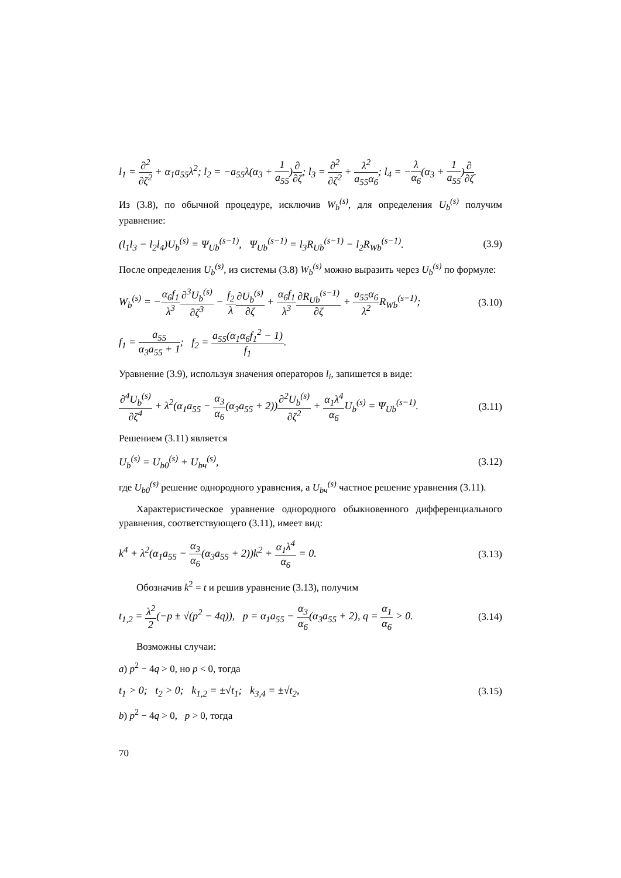l<sub>1</sub> = ∂<sup>2</sup> ∂ζ<sup>2</sup> + α<sub>1</sub>a<sub>55</sub>λ<sup>2</sup>; l<sub>2</sub> = −a<sub>55</sub>λ(α<sub>3</sub> + 1 a<sub>55</sub>)∂ ∂ζ; l<sub>3</sub> = ∂<sup>2</sup> ∂ζ<sup>2</sup> + λ<sup>2</sup> a<sub>55</sub>α<sub>6</sub>; l<sub>4</sub> = −λ α<sub>6</sub>(α<sub>3</sub> + 1 a<sub>55</sub>)∂ ∂ζ.
Из (3.8), по обычной процедуре, исключив W<sub>b</sub><sup>(s)</sup>, для определения U<sub>b</sub><sup>(s)</sup> получим уравнение:
(l<sub>1</sub>l<sub>3</sub> − l<sub>2</sub>l<sub>4</sub>)U<sub>b</sub><sup>(s)</sup> = Ψ<sub>Ub</sub><sup>(s−1)</sup>, Ψ<sub>Ub</sub><sup>(s−1)</sup> = l<sub>3</sub>R<sub>Ub</sub><sup>(s−1)</sup> − l<sub>2</sub>R<sub>Wb</sub><sup>(s−1)</sup>. (3.9)
После определения U<sub>b</sub><sup>(s)</sup>, из системы (3.8) W<sub>b</sub><sup>(s)</sup> можно выразить через U<sub>b</sub><sup>(s)</sup> по формуле:
W<sub>b</sub><sup>(s)</sup> = −α<sub>6</sub>f<sub>1</sub> λ<sup>3</sup>∂<sup>3</sup>U<sub>b</sub><sup>(s)</sup> ∂ζ<sup>3</sup> − f<sub>2</sub> λ∂U<sub>b</sub><sup>(s)</sup> ∂ζ + α<sub>6</sub>f<sub>1</sub> λ<sup>3</sup>∂R<sub>Ub</sub><sup>(s−1)</sup> ∂ζ + a<sub>55</sub>α<sub>6</sub> λ<sup>2</sup> R<sub>Wb</sub><sup>(s−1)</sup>; (3.10)
f<sub>1</sub> = a<sub>55</sub> α<sub>3</sub>a<sub>55</sub> + 1; f<sub>2</sub> = a<sub>55</sub>(α<sub>1</sub>α<sub>6</sub>f<sub>1</sub><sup>2</sup> − 1) f<sub>1</sub>.
Уравнение (3.9), используя значения операторов l<sub>i</sub>, запишется в виде:
∂<sup>4</sup>U<sub>b</sub><sup>(s)</sup> ∂ζ<sup>4</sup> + λ<sup>2</sup>(α<sub>1</sub>a<sub>55</sub> − α<sub>3</sub> α<sub>6</sub>(α<sub>3</sub>a<sub>55</sub> + 2))∂<sup>2</sup>U<sub>b</sub><sup>(s)</sup> ∂ζ<sup>2</sup> + α<sub>1</sub>λ<sup>4</sup> α<sub>6</sub> U<sub>b</sub><sup>(s)</sup> = Ψ<sub>Ub</sub><sup>(s−1)</sup>. (3.11)
Решением (3.11) является
U<sub>b</sub><sup>(s)</sup> = U<sub>b0</sub><sup>(s)</sup> + U<sub>bч</sub><sup>(s)</sup>, (3.12)
где U<sub>b0</sub><sup>(s)</sup> решение однородного уравнения, а U<sub>bч</sub><sup>(s)</sup> частное решение уравнения (3.11).
Характеристическое уравнение однородного обыкновенного дифференциального уравнения, соответствующего (3.11), имеет вид:
k<sup>4</sup> + λ<sup>2</sup>(α<sub>1</sub>a<sub>55</sub> − α<sub>3</sub> α<sub>6</sub>(α<sub>3</sub>a<sub>55</sub> + 2))k<sup>2</sup> + α<sub>1</sub>λ<sup>4</sup> α<sub>6</sub> = 0. (3.13)
Обозначив k<sup>2</sup> = t и решив уравнение (3.13), получим
t<sub>1,2</sub> = λ<sup>2</sup> 2(−p ± √(p<sup>2</sup> − 4q)), p = α<sub>1</sub>a<sub>55</sub> − α<sub>3</sub> α<sub>6</sub>(α<sub>3</sub>a<sub>55</sub> + 2), q = α<sub>1</sub> α<sub>6</sub> > 0. (3.14)
Возможны случаи:
a) p<sup>2</sup> − 4q > 0, но p < 0, тогда
t<sub>1</sub> > 0; t<sub>2</sub> > 0; k<sub>1,2</sub> = ±√t<sub>1</sub>; k<sub>3,4</sub> = ±√t<sub>2</sub>, (3.15)
b) p<sup>2</sup> − 4q > 0, p > 0, тогда
70